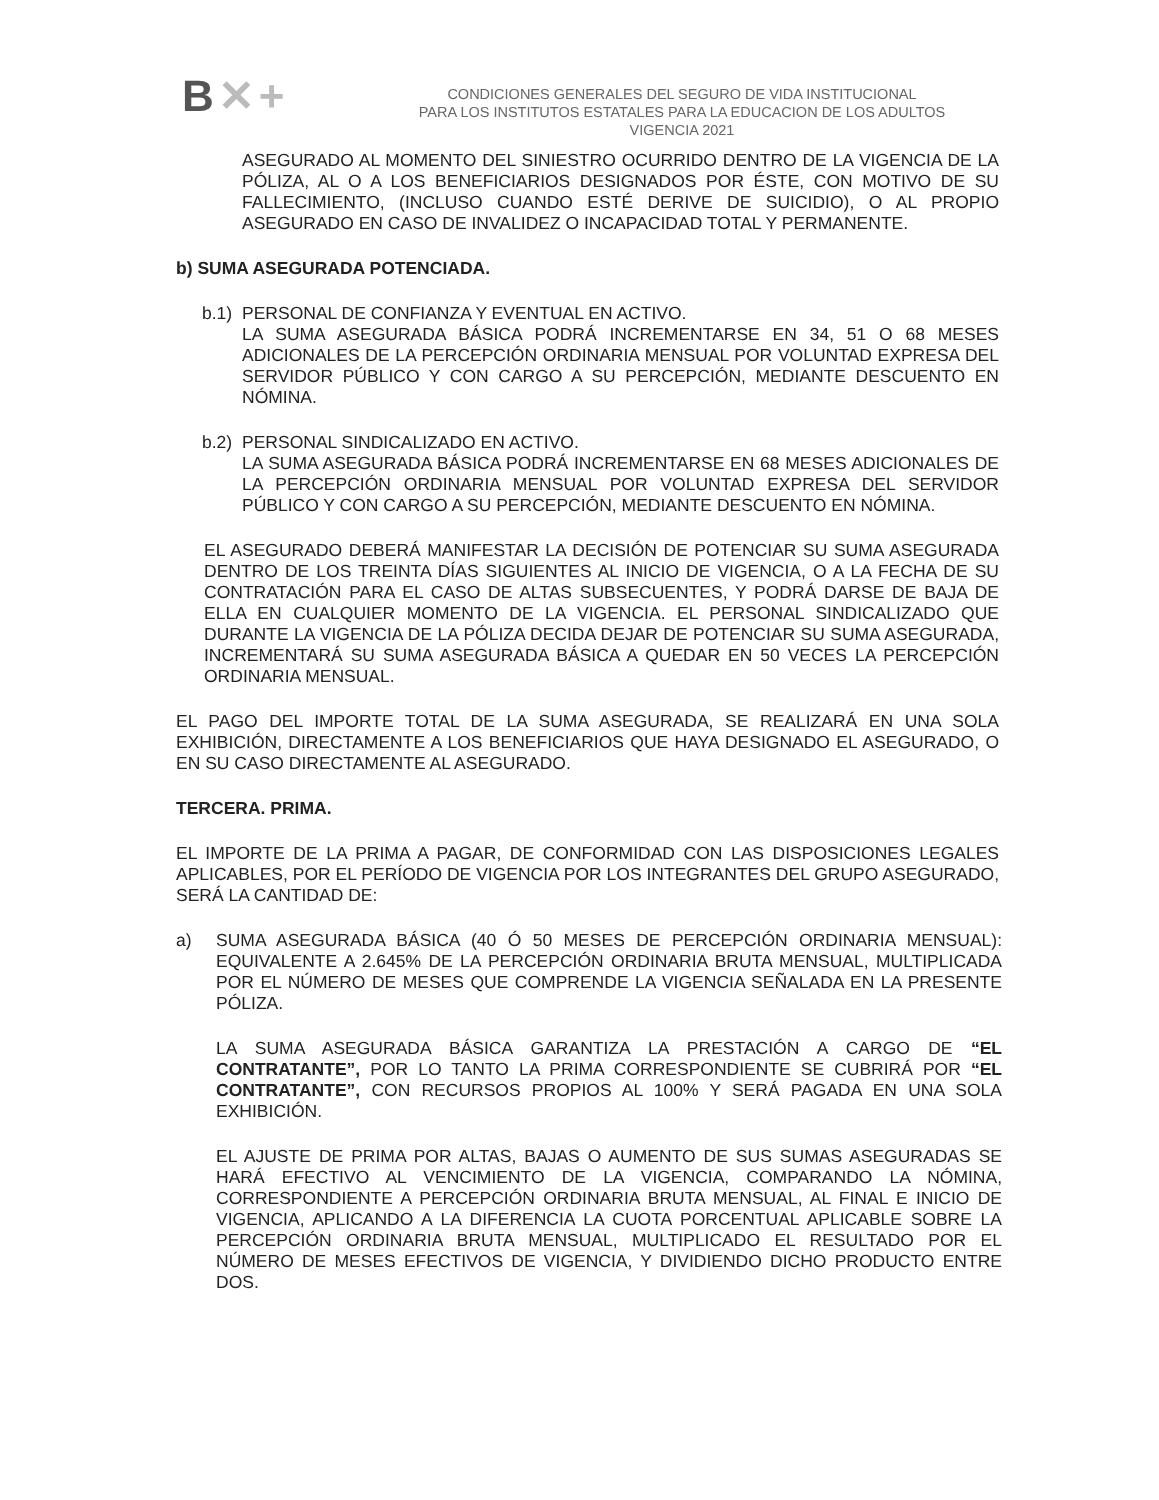B✕+
CONDICIONES GENERALES DEL SEGURO DE VIDA INSTITUCIONAL
PARA LOS INSTITUTOS ESTATALES PARA LA EDUCACION DE LOS ADULTOS
VIGENCIA 2021
ASEGURADO AL MOMENTO DEL SINIESTRO OCURRIDO DENTRO DE LA VIGENCIA DE LA PÓLIZA, AL O A LOS BENEFICIARIOS DESIGNADOS POR ÉSTE, CON MOTIVO DE SU FALLECIMIENTO, (INCLUSO CUANDO ESTÉ DERIVE DE SUICIDIO), O AL PROPIO ASEGURADO EN CASO DE INVALIDEZ O INCAPACIDAD TOTAL Y PERMANENTE.
b) SUMA ASEGURADA POTENCIADA.
b.1)
PERSONAL DE CONFIANZA Y EVENTUAL EN ACTIVO.
LA SUMA ASEGURADA BÁSICA PODRÁ INCREMENTARSE EN 34, 51 O 68 MESES ADICIONALES DE LA PERCEPCIÓN ORDINARIA MENSUAL POR VOLUNTAD EXPRESA DEL SERVIDOR PÚBLICO Y CON CARGO A SU PERCEPCIÓN, MEDIANTE DESCUENTO EN NÓMINA.
b.2)
PERSONAL SINDICALIZADO EN ACTIVO.
LA SUMA ASEGURADA BÁSICA PODRÁ INCREMENTARSE EN 68 MESES ADICIONALES DE LA PERCEPCIÓN ORDINARIA MENSUAL POR VOLUNTAD EXPRESA DEL SERVIDOR PÚBLICO Y CON CARGO A SU PERCEPCIÓN, MEDIANTE DESCUENTO EN NÓMINA.
EL ASEGURADO DEBERÁ MANIFESTAR LA DECISIÓN DE POTENCIAR SU SUMA ASEGURADA DENTRO DE LOS TREINTA DÍAS SIGUIENTES AL INICIO DE VIGENCIA, O A LA FECHA DE SU CONTRATACIÓN PARA EL CASO DE ALTAS SUBSECUENTES, Y PODRÁ DARSE DE BAJA DE ELLA EN CUALQUIER MOMENTO DE LA VIGENCIA. EL PERSONAL SINDICALIZADO QUE DURANTE LA VIGENCIA DE LA PÓLIZA DECIDA DEJAR DE POTENCIAR SU SUMA ASEGURADA, INCREMENTARÁ SU SUMA ASEGURADA BÁSICA A QUEDAR EN 50 VECES LA PERCEPCIÓN ORDINARIA MENSUAL.
EL PAGO DEL IMPORTE TOTAL DE LA SUMA ASEGURADA, SE REALIZARÁ EN UNA SOLA EXHIBICIÓN, DIRECTAMENTE A LOS BENEFICIARIOS QUE HAYA DESIGNADO EL ASEGURADO, O EN SU CASO DIRECTAMENTE AL ASEGURADO.
TERCERA. PRIMA.
EL IMPORTE DE LA PRIMA A PAGAR, DE CONFORMIDAD CON LAS DISPOSICIONES LEGALES APLICABLES, POR EL PERÍODO DE VIGENCIA POR LOS INTEGRANTES DEL GRUPO ASEGURADO, SERÁ LA CANTIDAD DE:
a) SUMA ASEGURADA BÁSICA (40 Ó 50 MESES DE PERCEPCIÓN ORDINARIA MENSUAL): EQUIVALENTE A 2.645% DE LA PERCEPCIÓN ORDINARIA BRUTA MENSUAL, MULTIPLICADA POR EL NÚMERO DE MESES QUE COMPRENDE LA VIGENCIA SEÑALADA EN LA PRESENTE PÓLIZA.
LA SUMA ASEGURADA BÁSICA GARANTIZA LA PRESTACIÓN A CARGO DE “EL CONTRATANTE”, POR LO TANTO LA PRIMA CORRESPONDIENTE SE CUBRIRÁ POR “EL CONTRATANTE”, CON RECURSOS PROPIOS AL 100% Y SERÁ PAGADA EN UNA SOLA EXHIBICIÓN.
EL AJUSTE DE PRIMA POR ALTAS, BAJAS O AUMENTO DE SUS SUMAS ASEGURADAS SE HARÁ EFECTIVO AL VENCIMIENTO DE LA VIGENCIA, COMPARANDO LA NÓMINA, CORRESPONDIENTE A PERCEPCIÓN ORDINARIA BRUTA MENSUAL, AL FINAL E INICIO DE VIGENCIA, APLICANDO A LA DIFERENCIA LA CUOTA PORCENTUAL APLICABLE SOBRE LA PERCEPCIÓN ORDINARIA BRUTA MENSUAL, MULTIPLICADO EL RESULTADO POR EL NÚMERO DE MESES EFECTIVOS DE VIGENCIA, Y DIVIDIENDO DICHO PRODUCTO ENTRE DOS.